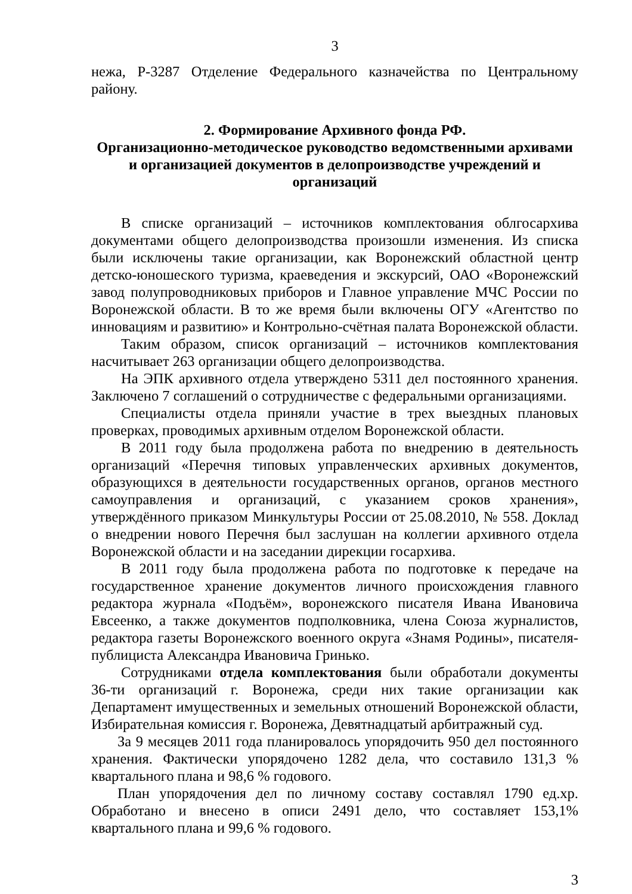3
нежа, Р-3287 Отделение Федерального казначейства по Центральному району.
2. Формирование Архивного фонда РФ.
Организационно-методическое руководство ведомственными архивами и организацией документов в делопроизводстве учреждений и организаций
В списке организаций – источников комплектования облгосархива документами общего делопроизводства произошли изменения. Из списка были исключены такие организации, как Воронежский областной центр детско-юношеского туризма, краеведения и экскурсий, ОАО «Воронежский завод полупроводниковых приборов и Главное управление МЧС России по Воронежской области. В то же время были включены ОГУ «Агентство по инновациям и развитию» и Контрольно-счётная палата Воронежской области.
Таким образом, список организаций – источников комплектования насчитывает 263 организации общего делопроизводства.
На ЭПК архивного отдела утверждено 5311 дел постоянного хранения. Заключено 7 соглашений о сотрудничестве с федеральными организациями.
Специалисты отдела приняли участие в трех выездных плановых проверках, проводимых архивным отделом Воронежской области.
В 2011 году была продолжена работа по внедрению в деятельность организаций «Перечня типовых управленческих архивных документов, образующихся в деятельности государственных органов, органов местного самоуправления и организаций, с указанием сроков хранения», утверждённого приказом Минкультуры России от 25.08.2010, № 558. Доклад о внедрении нового Перечня был заслушан на коллегии архивного отдела Воронежской области и на заседании дирекции госархива.
В 2011 году была продолжена работа по подготовке к передаче на государственное хранение документов личного происхождения главного редактора журнала «Подъём», воронежского писателя Ивана Ивановича Евсеенко, а также документов подполковника, члена Союза журналистов, редактора газеты Воронежского военного округа «Знамя Родины», писателя-публициста Александра Ивановича Гринько.
Сотрудниками отдела комплектования были обработали документы 36-ти организаций г. Воронежа, среди них такие организации как Департамент имущественных и земельных отношений Воронежской области, Избирательная комиссия г. Воронежа, Девятнадцатый арбитражный суд.
За 9 месяцев 2011 года планировалось упорядочить 950 дел постоянного хранения. Фактически упорядочено 1282 дела, что составило 131,3 % квартального плана и 98,6 % годового.
План упорядочения дел по личному составу составлял 1790 ед.хр. Обработано и внесено в описи 2491 дело, что составляет 153,1% квартального плана и 99,6 % годового.
3